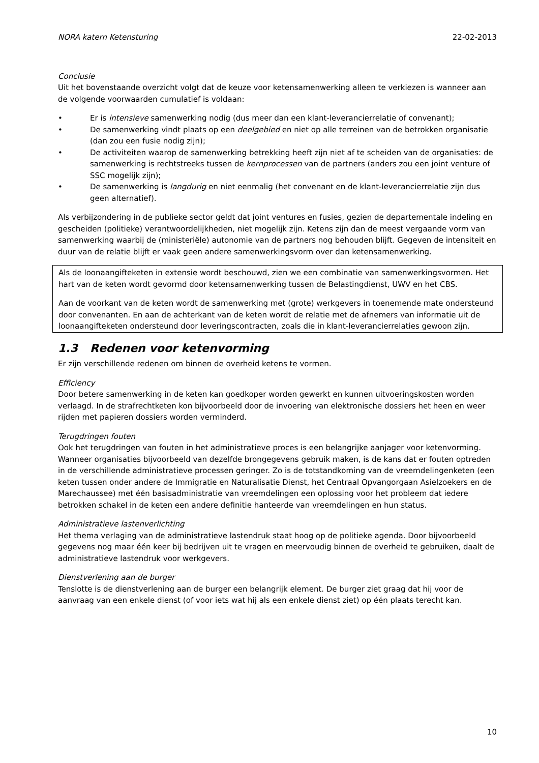NORA katern Ketensturing 22-02-2013
Conclusie
Uit het bovenstaande overzicht volgt dat de keuze voor ketensamenwerking alleen te verkiezen is wanneer aan de volgende voorwaarden cumulatief is voldaan:
• Er is intensieve samenwerking nodig (dus meer dan een klant-leverancierrelatie of convenant);
• De samenwerking vindt plaats op een deelgebied en niet op alle terreinen van de betrokken organisatie (dan zou een fusie nodig zijn);
• De activiteiten waarop de samenwerking betrekking heeft zijn niet af te scheiden van de organisaties: de samenwerking is rechtstreeks tussen de kernprocessen van de partners (anders zou een joint venture of SSC mogelijk zijn);
• De samenwerking is langdurig en niet eenmalig (het convenant en de klant-leverancierrelatie zijn dus geen alternatief).
Als verbijzondering in de publieke sector geldt dat joint ventures en fusies, gezien de departementale indeling en gescheiden (politieke) verantwoordelijkheden, niet mogelijk zijn. Ketens zijn dan de meest vergaande vorm van samenwerking waarbij de (ministeriële) autonomie van de partners nog behouden blijft. Gegeven de intensiteit en duur van de relatie blijft er vaak geen andere samenwerkingsvorm over dan ketensamenwerking.
Als de loonaangifteketen in extensie wordt beschouwd, zien we een combinatie van samenwerkingsvormen. Het hart van de keten wordt gevormd door ketensamenwerking tussen de Belastingdienst, UWV en het CBS.
Aan de voorkant van de keten wordt de samenwerking met (grote) werkgevers in toenemende mate ondersteund door convenanten. En aan de achterkant van de keten wordt de relatie met de afnemers van informatie uit de loonaangifteketen ondersteund door leveringscontracten, zoals die in klant-leverancierrelaties gewoon zijn.
1.3 Redenen voor ketenvorming
Er zijn verschillende redenen om binnen de overheid ketens te vormen.
Efficiency
Door betere samenwerking in de keten kan goedkoper worden gewerkt en kunnen uitvoeringskosten worden verlaagd. In de strafrechtketen kon bijvoorbeeld door de invoering van elektronische dossiers het heen en weer rijden met papieren dossiers worden verminderd.
Terugdringen fouten
Ook het terugdringen van fouten in het administratieve proces is een belangrijke aanjager voor ketenvorming. Wanneer organisaties bijvoorbeeld van dezelfde brongegevens gebruik maken, is de kans dat er fouten optreden in de verschillende administratieve processen geringer. Zo is de totstandkoming van de vreemdelingenketen (een keten tussen onder andere de Immigratie en Naturalisatie Dienst, het Centraal Opvangorgaan Asielzoekers en de Marechaussee) met één basisadministratie van vreemdelingen een oplossing voor het probleem dat iedere betrokken schakel in de keten een andere definitie hanteerde van vreemdelingen en hun status.
Administratieve lastenverlichting
Het thema verlaging van de administratieve lastendruk staat hoog op de politieke agenda. Door bijvoorbeeld gegevens nog maar één keer bij bedrijven uit te vragen en meervoudig binnen de overheid te gebruiken, daalt de administratieve lastendruk voor werkgevers.
Dienstverlening aan de burger
Tenslotte is de dienstverlening aan de burger een belangrijk element. De burger ziet graag dat hij voor de aanvraag van een enkele dienst (of voor iets wat hij als een enkele dienst ziet) op één plaats terecht kan.
10